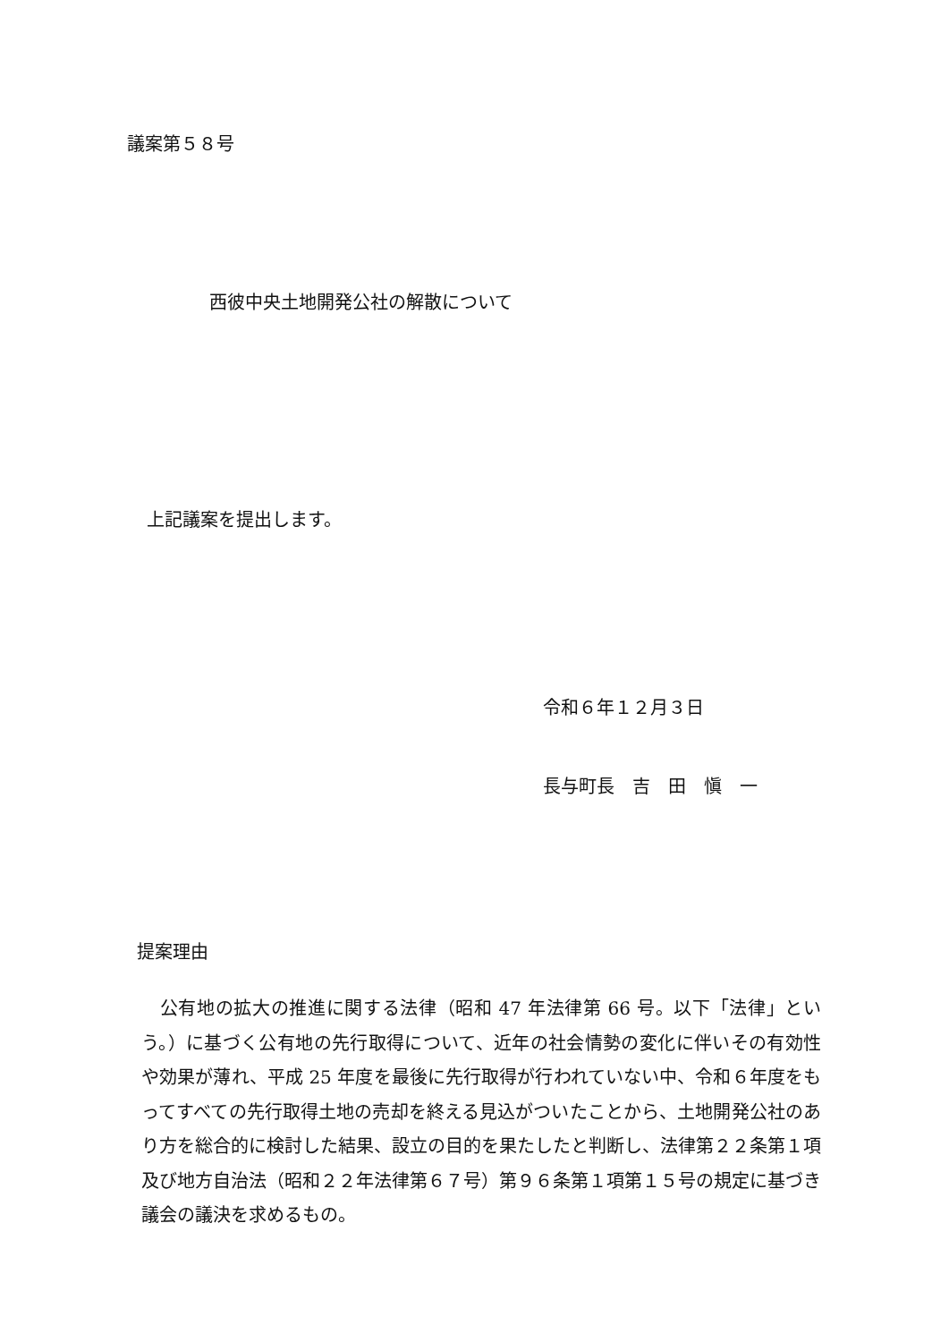議案第５８号
西彼中央土地開発公社の解散について
上記議案を提出します。
令和６年１２月３日
長与町長　吉　田　愼　一
提案理由
　公有地の拡大の推進に関する法律（昭和 47 年法律第 66 号。以下「法律」という。）に基づく公有地の先行取得について、近年の社会情勢の変化に伴いその有効性や効果が薄れ、平成 25 年度を最後に先行取得が行われていない中、令和６年度をもってすべての先行取得土地の売却を終える見込がついたことから、土地開発公社のあり方を総合的に検討した結果、設立の目的を果たしたと判断し、法律第２２条第１項及び地方自治法（昭和２２年法律第６７号）第９６条第１項第１５号の規定に基づき議会の議決を求めるもの。